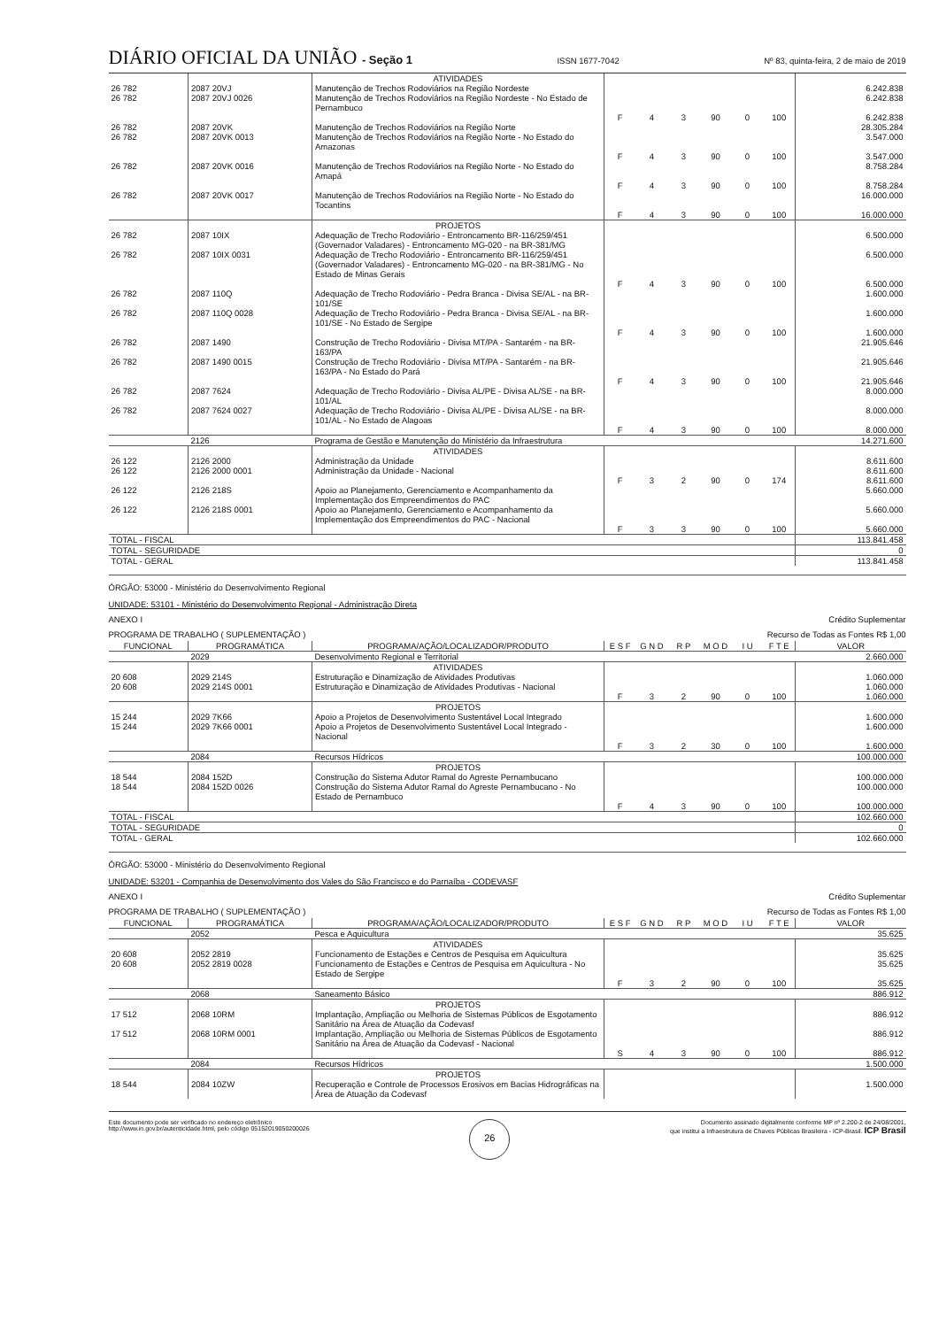DIÁRIO OFICIAL DA UNIÃO - Seção 1 ISSN 1677-7042 Nº 83, quinta-feira, 2 de maio de 2019
| | | ATIVIDADES | | | | | | | |
| 26 782 | 2087 20VJ | Manutenção de Trechos Rodoviários na Região Nordeste | | | | | | | 6.242.838 |
| 26 782 | 2087 20VJ 0026 | Manutenção de Trechos Rodoviários na Região Nordeste - No Estado de Pernambuco | | | | | | | 6.242.838 |
| | | | F | 4 | 3 | 90 | 0 | 100 | 6.242.838 |
| 26 782 | 2087 20VK | Manutenção de Trechos Rodoviários na Região Norte | | | | | | | 28.305.284 |
| 26 782 | 2087 20VK 0013 | Manutenção de Trechos Rodoviários na Região Norte - No Estado do Amazonas | | | | | | | 3.547.000 |
| | | | F | 4 | 3 | 90 | 0 | 100 | 3.547.000 |
| 26 782 | 2087 20VK 0016 | Manutenção de Trechos Rodoviários na Região Norte - No Estado do Amapá | | | | | | | 8.758.284 |
| | | | F | 4 | 3 | 90 | 0 | 100 | 8.758.284 |
| 26 782 | 2087 20VK 0017 | Manutenção de Trechos Rodoviários na Região Norte - No Estado do Tocantins | | | | | | | 16.000.000 |
| | | | F | 4 | 3 | 90 | 0 | 100 | 16.000.000 |
| | | PROJETOS | | | | | | | |
| 26 782 | 2087 10IX | Adequação de Trecho Rodoviário - Entroncamento BR-116/259/451 (Governador Valadares) - Entroncamento MG-020 - na BR-381/MG | | | | | | | 6.500.000 |
| 26 782 | 2087 10IX 0031 | Adequação de Trecho Rodoviário - Entroncamento BR-116/259/451 (Governador Valadares) - Entroncamento MG-020 - na BR-381/MG - No Estado de Minas Gerais | | | | | | | 6.500.000 |
| | | | F | 4 | 3 | 90 | 0 | 100 | 6.500.000 |
| 26 782 | 2087 110Q | Adequação de Trecho Rodoviário - Pedra Branca - Divisa SE/AL - na BR-101/SE | | | | | | | 1.600.000 |
| 26 782 | 2087 110Q 0028 | Adequação de Trecho Rodoviário - Pedra Branca - Divisa SE/AL - na BR-101/SE - No Estado de Sergipe | | | | | | | 1.600.000 |
| | | | F | 4 | 3 | 90 | 0 | 100 | 1.600.000 |
| 26 782 | 2087 1490 | Construção de Trecho Rodoviário - Divisa MT/PA - Santarém - na BR-163/PA | | | | | | | 21.905.646 |
| 26 782 | 2087 1490 0015 | Construção de Trecho Rodoviário - Divisa MT/PA - Santarém - na BR-163/PA - No Estado do Pará | | | | | | | 21.905.646 |
| | | | F | 4 | 3 | 90 | 0 | 100 | 21.905.646 |
| 26 782 | 2087 7624 | Adequação de Trecho Rodoviário - Divisa AL/PE - Divisa AL/SE - na BR-101/AL | | | | | | | 8.000.000 |
| 26 782 | 2087 7624 0027 | Adequação de Trecho Rodoviário - Divisa AL/PE - Divisa AL/SE - na BR-101/AL - No Estado de Alagoas | | | | | | | 8.000.000 |
| | | | F | 4 | 3 | 90 | 0 | 100 | 8.000.000 |
| | 2126 | Programa de Gestão e Manutenção do Ministério da Infraestrutura | | | | | | | 14.271.600 |
| | | ATIVIDADES | | | | | | | |
| 26 122 | 2126 2000 | Administração da Unidade | | | | | | | 8.611.600 |
| 26 122 | 2126 2000 0001 | Administração da Unidade - Nacional | | | | | | | 8.611.600 |
| | | | F | 3 | 2 | 90 | 0 | 174 | 8.611.600 |
| 26 122 | 2126 218S | Apoio ao Planejamento, Gerenciamento e Acompanhamento da Implementação dos Empreendimentos do PAC | | | | | | | 5.660.000 |
| 26 122 | 2126 218S 0001 | Apoio ao Planejamento, Gerenciamento e Acompanhamento da Implementação dos Empreendimentos do PAC - Nacional | | | | | | | 5.660.000 |
| | | | F | 3 | 3 | 90 | 0 | 100 | 5.660.000 |
| TOTAL - FISCAL | | | | | | | | | 113.841.458 |
| TOTAL - SEGURIDADE | | | | | | | | | 0 |
| TOTAL - GERAL | | | | | | | | | 113.841.458 |
ÓRGÃO: 53000 - Ministério do Desenvolvimento Regional
UNIDADE: 53101 - Ministério do Desenvolvimento Regional - Administração Direta
ANEXO I Crédito Suplementar
PROGRAMA DE TRABALHO ( SUPLEMENTAÇÃO ) Recurso de Todas as Fontes R$ 1,00
| FUNCIONAL | PROGRAMÁTICA | PROGRAMA/AÇÃO/LOCALIZADOR/PRODUTO | E S F | G N D | R P | M O D | I U | F T E | VALOR |
| --- | --- | --- | --- | --- | --- | --- | --- | --- | --- |
| | 2029 | Desenvolvimento Regional e Territorial | | | | | | | 2.660.000 |
| | | ATIVIDADES | | | | | | | |
| 20 608 | 2029 214S | Estruturação e Dinamização de Atividades Produtivas | | | | | | | 1.060.000 |
| 20 608 | 2029 214S 0001 | Estruturação e Dinamização de Atividades Produtivas - Nacional | | | | | | | 1.060.000 |
| | | | F | 3 | 2 | 90 | 0 | 100 | 1.060.000 |
| | | PROJETOS | | | | | | | |
| 15 244 | 2029 7K66 | Apoio a Projetos de Desenvolvimento Sustentável Local Integrado | | | | | | | 1.600.000 |
| 15 244 | 2029 7K66 0001 | Apoio a Projetos de Desenvolvimento Sustentável Local Integrado - Nacional | | | | | | | 1.600.000 |
| | | | F | 3 | 2 | 30 | 0 | 100 | 1.600.000 |
| | 2084 | Recursos Hídricos | | | | | | | 100.000.000 |
| | | PROJETOS | | | | | | | |
| 18 544 | 2084 152D | Construção do Sistema Adutor Ramal do Agreste Pernambucano | | | | | | | 100.000.000 |
| 18 544 | 2084 152D 0026 | Construção do Sistema Adutor Ramal do Agreste Pernambucano - No Estado de Pernambuco | | | | | | | 100.000.000 |
| | | | F | 4 | 3 | 90 | 0 | 100 | 100.000.000 |
| TOTAL - FISCAL | | | | | | | | | 102.660.000 |
| TOTAL - SEGURIDADE | | | | | | | | | 0 |
| TOTAL - GERAL | | | | | | | | | 102.660.000 |
ÓRGÃO: 53000 - Ministério do Desenvolvimento Regional
UNIDADE: 53201 - Companhia de Desenvolvimento dos Vales do São Francisco e do Parnaíba - CODEVASF
ANEXO I Crédito Suplementar
PROGRAMA DE TRABALHO ( SUPLEMENTAÇÃO ) Recurso de Todas as Fontes R$ 1,00
| FUNCIONAL | PROGRAMÁTICA | PROGRAMA/AÇÃO/LOCALIZADOR/PRODUTO | E S F | G N D | R P | M O D | I U | F T E | VALOR |
| --- | --- | --- | --- | --- | --- | --- | --- | --- | --- |
| | 2052 | Pesca e Aquicultura | | | | | | | 35.625 |
| | | ATIVIDADES | | | | | | | |
| 20 608 | 2052 2819 | Funcionamento de Estações e Centros de Pesquisa em Aquicultura | | | | | | | 35.625 |
| 20 608 | 2052 2819 0028 | Funcionamento de Estações e Centros de Pesquisa em Aquicultura - No Estado de Sergipe | | | | | | | 35.625 |
| | | | F | 3 | 2 | 90 | 0 | 100 | 35.625 |
| | 2068 | Saneamento Básico | | | | | | | 886.912 |
| | | PROJETOS | | | | | | | |
| 17 512 | 2068 10RM | Implantação, Ampliação ou Melhoria de Sistemas Públicos de Esgotamento Sanitário na Área de Atuação da Codevasf | | | | | | | 886.912 |
| 17 512 | 2068 10RM 0001 | Implantação, Ampliação ou Melhoria de Sistemas Públicos de Esgotamento Sanitário na Área de Atuação da Codevasf - Nacional | | | | | | | 886.912 |
| | | | S | 4 | 3 | 90 | 0 | 100 | 886.912 |
| | 2084 | Recursos Hídricos | | | | | | | 1.500.000 |
| | | PROJETOS | | | | | | | |
| 18 544 | 2084 10ZW | Recuperação e Controle de Processos Erosivos em Bacias Hidrográficas na Área de Atuação da Codevasf | | | | | | | 1.500.000 |
Este documento pode ser verificado no endereço eletrônico
http://www.in.gov.br/autenticidade.html, pelo código 05152019050200026
26
Documento assinado digitalmente conforme MP nº 2.200-2 de 24/08/2001,
que institui a Infraestrutura de Chaves Públicas Brasileira - ICP-Brasil. ICP Brasil